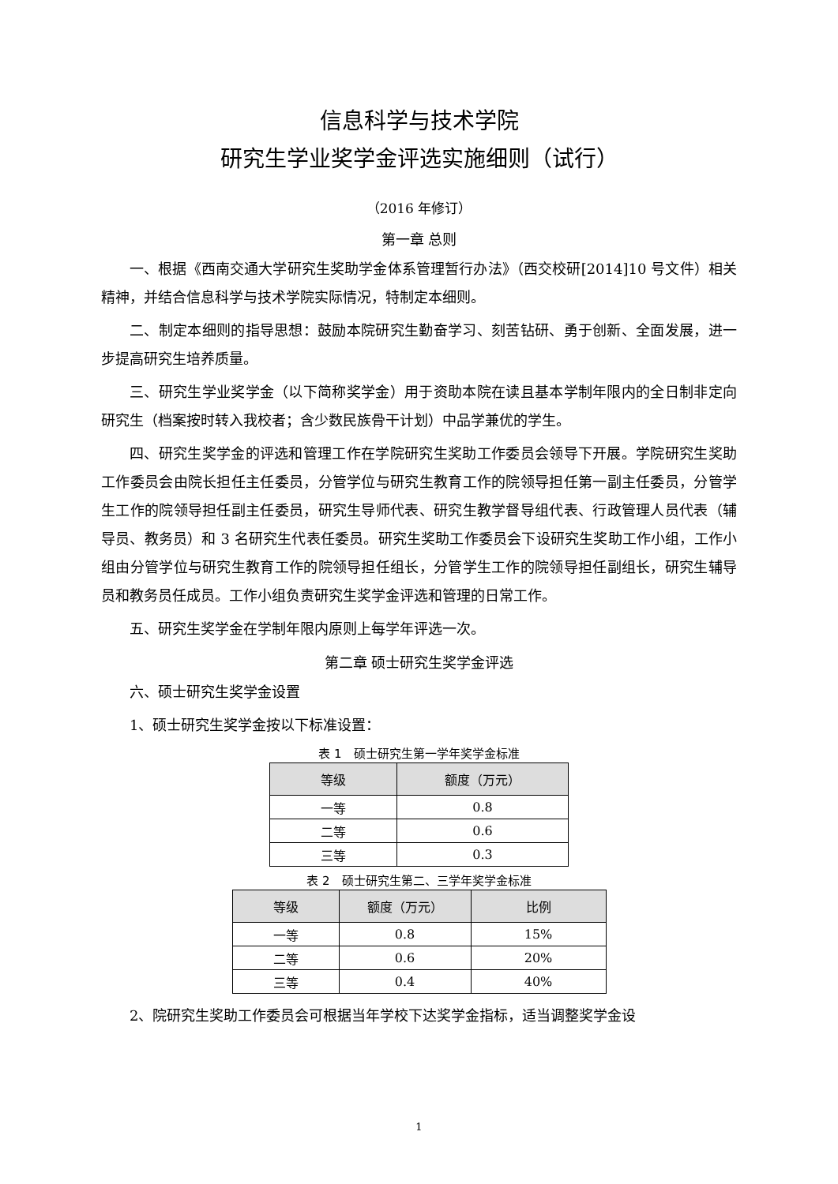信息科学与技术学院
研究生学业奖学金评选实施细则（试行）
（2016 年修订）
第一章 总则
一、根据《西南交通大学研究生奖助学金体系管理暂行办法》（西交校研[2014]10 号文件）相关精神，并结合信息科学与技术学院实际情况，特制定本细则。
二、制定本细则的指导思想：鼓励本院研究生勤奋学习、刻苦钻研、勇于创新、全面发展，进一步提高研究生培养质量。
三、研究生学业奖学金（以下简称奖学金）用于资助本院在读且基本学制年限内的全日制非定向研究生（档案按时转入我校者；含少数民族骨干计划）中品学兼优的学生。
四、研究生奖学金的评选和管理工作在学院研究生奖助工作委员会领导下开展。学院研究生奖助工作委员会由院长担任主任委员，分管学位与研究生教育工作的院领导担任第一副主任委员，分管学生工作的院领导担任副主任委员，研究生导师代表、研究生教学督导组代表、行政管理人员代表（辅导员、教务员）和 3 名研究生代表任委员。研究生奖助工作委员会下设研究生奖助工作小组，工作小组由分管学位与研究生教育工作的院领导担任组长，分管学生工作的院领导担任副组长，研究生辅导员和教务员任成员。工作小组负责研究生奖学金评选和管理的日常工作。
五、研究生奖学金在学制年限内原则上每学年评选一次。
第二章 硕士研究生奖学金评选
六、硕士研究生奖学金设置
1、硕士研究生奖学金按以下标准设置：
表 1　硕士研究生第一学年奖学金标准
| 等级 | 额度（万元） |
| --- | --- |
| 一等 | 0.8 |
| 二等 | 0.6 |
| 三等 | 0.3 |
表 2　硕士研究生第二、三学年奖学金标准
| 等级 | 额度（万元） | 比例 |
| --- | --- | --- |
| 一等 | 0.8 | 15% |
| 二等 | 0.6 | 20% |
| 三等 | 0.4 | 40% |
2、院研究生奖助工作委员会可根据当年学校下达奖学金指标，适当调整奖学金设
1